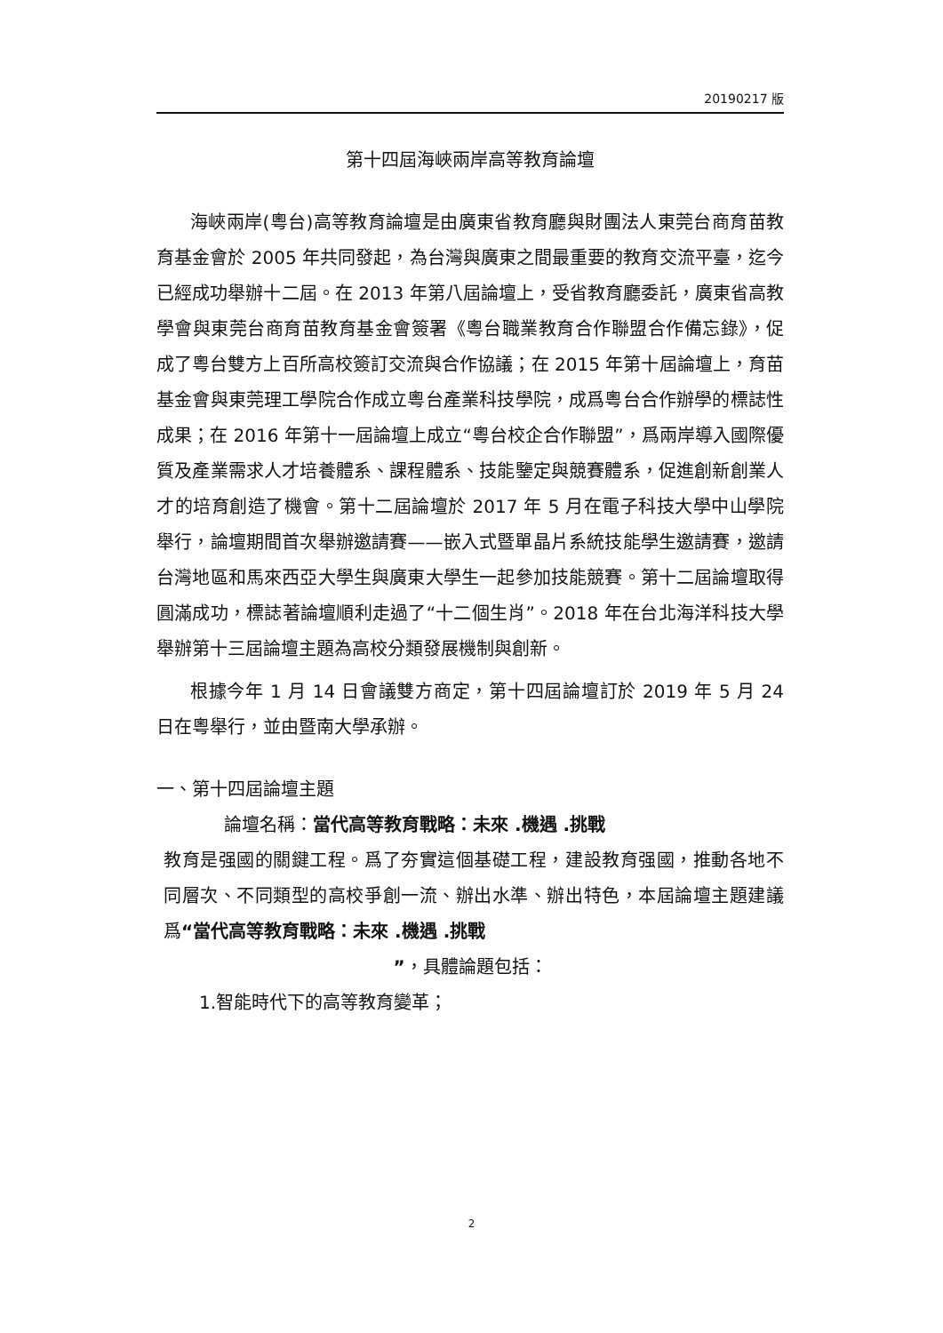20190217 版
第十四屆海峽兩岸高等教育論壇
海峽兩岸(粵台)高等教育論壇是由廣東省教育廳與財團法人東莞台商育苗教育基金會於 2005 年共同發起，為台灣與廣東之間最重要的教育交流平臺，迄今已經成功舉辦十二屆。在 2013 年第八屆論壇上，受省教育廳委託，廣東省高教學會與東莞台商育苗教育基金會簽署《粵台職業教育合作聯盟合作備忘錄》，促成了粵台雙方上百所高校簽訂交流與合作協議；在 2015 年第十屆論壇上，育苗基金會與東莞理工學院合作成立粵台產業科技學院，成爲粵台合作辦學的標誌性成果；在 2016 年第十一屆論壇上成立“粵台校企合作聯盟”，爲兩岸導入國際優質及產業需求人才培養體系、課程體系、技能鑒定與競賽體系，促進創新創業人才的培育創造了機會。第十二屆論壇於 2017 年 5 月在電子科技大學中山學院舉行，論壇期間首次舉辦邀請賽——嵌入式暨單晶片系統技能學生邀請賽，邀請台灣地區和馬來西亞大學生與廣東大學生一起參加技能競賽。第十二屆論壇取得圓滿成功，標誌著論壇順利走過了“十二個生肖”。2018 年在台北海洋科技大學舉辦第十三屆論壇主題為高校分類發展機制與創新。
根據今年 1 月 14 日會議雙方商定，第十四屆論壇訂於 2019 年 5 月 24 日在粵舉行，並由暨南大學承辦。
一、第十四屆論壇主題
論壇名稱：當代高等教育戰略：未來 .機遇 .挑戰
教育是强國的關鍵工程。爲了夯實這個基礎工程，建設教育强國，推動各地不同層次、不同類型的高校爭創一流、辦出水準、辦出特色，本屆論壇主題建議爲“當代高等教育戰略：未來 .機遇 .挑戰
”，具體論題包括：
1.智能時代下的高等教育變革；
2